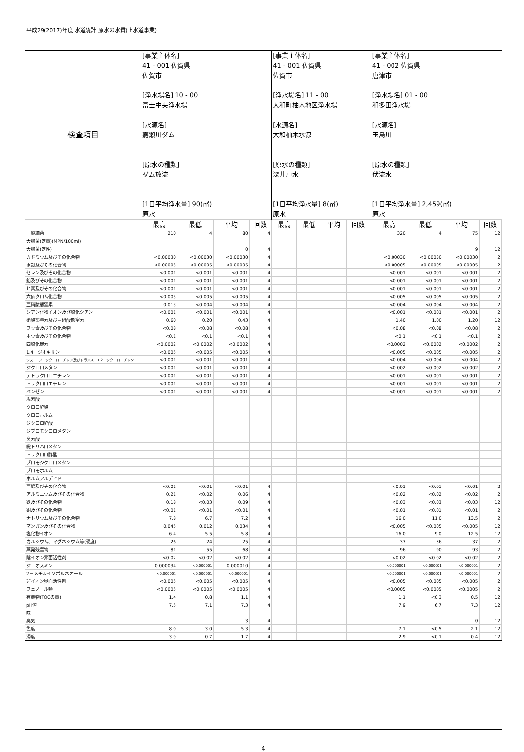平成29(2017)年度 水道統計 原水の水質(上水道事業)
| 検査項目 | [事業主体名] 41 - 001 佐賀県 佐賀市 [浄水場名] 10 - 00 富士中央浄水場 [水源名] 嘉瀬川ダム [原水の種類] ダム放流 [1日平均浄水量] 90(㎥) 原水 | | | | [事業主体名] 41 - 001 佐賀県 佐賀市 [浄水場名] 11 - 00 大和町柚木地区浄水場 [水源名] 大和柚木水源 [原水の種類] 深井戸水 [1日平均浄水量] 8(㎥) 原水 | | | | [事業主体名] 41 - 002 佐賀県 唐津市 [浄水場名] 01 - 00 和多田浄水場 [水源名] 玉島川 [原水の種類] 伏流水 [1日平均浄水量] 2,459(㎥) 原水 | | | |
| | 最高 | 最低 | 平均 | 回数 | 最高 | 最低 | 平均 | 回数 | 最高 | 最低 | 平均 | 回数 |
| 一般細菌 | 210 | 4 | 80 | 4 | | | | | 320 | 4 | 75 | 12 |
| 大腸菌(定量)(MPN/100ml) | | | | | | | | | | | | |
| 大腸菌(定性) | | | 0 | 4 | | | | | | | 9 | 12 |
| カドミウム及びその化合物 | <0.00030 | <0.00030 | <0.00030 | 4 | | | | | <0.00030 | <0.00030 | <0.00030 | 2 |
| 水銀及びその化合物 | <0.00005 | <0.00005 | <0.00005 | 4 | | | | | <0.00005 | <0.00005 | <0.00005 | 2 |
| セレン及びその化合物 | <0.001 | <0.001 | <0.001 | 4 | | | | | <0.001 | <0.001 | <0.001 | 2 |
| 鉛及びその化合物 | <0.001 | <0.001 | <0.001 | 4 | | | | | <0.001 | <0.001 | <0.001 | 2 |
| ヒ素及びその化合物 | <0.001 | <0.001 | <0.001 | 4 | | | | | <0.001 | <0.001 | <0.001 | 2 |
| 六価クロム化合物 | <0.005 | <0.005 | <0.005 | 4 | | | | | <0.005 | <0.005 | <0.005 | 2 |
| 亜硝酸態窒素 | 0.013 | <0.004 | <0.004 | 4 | | | | | <0.004 | <0.004 | <0.004 | 2 |
| シアン化物イオン及び塩化シアン | <0.001 | <0.001 | <0.001 | 4 | | | | | <0.001 | <0.001 | <0.001 | 2 |
| 硝酸態窒素及び亜硝酸態窒素 | 0.60 | 0.20 | 0.43 | 4 | | | | | 1.40 | 1.00 | 1.20 | 12 |
| フッ素及びその化合物 | <0.08 | <0.08 | <0.08 | 4 | | | | | <0.08 | <0.08 | <0.08 | 2 |
| ホウ素及びその化合物 | <0.1 | <0.1 | <0.1 | 4 | | | | | <0.1 | <0.1 | <0.1 | 2 |
| 四塩化炭素 | <0.0002 | <0.0002 | <0.0002 | 4 | | | | | <0.0002 | <0.0002 | <0.0002 | 2 |
| 1,4－ジオキサン | <0.005 | <0.005 | <0.005 | 4 | | | | | <0.005 | <0.005 | <0.005 | 2 |
| シス－1,2－ジクロロエチレン及びトランス－1,2－ジクロロエチレン | <0.001 | <0.001 | <0.001 | 4 | | | | | <0.004 | <0.004 | <0.004 | 2 |
| ジクロロメタン | <0.001 | <0.001 | <0.001 | 4 | | | | | <0.002 | <0.002 | <0.002 | 2 |
| テトラクロロエチレン | <0.001 | <0.001 | <0.001 | 4 | | | | | <0.001 | <0.001 | <0.001 | 2 |
| トリクロロエチレン | <0.001 | <0.001 | <0.001 | 4 | | | | | <0.001 | <0.001 | <0.001 | 2 |
| ベンゼン | <0.001 | <0.001 | <0.001 | 4 | | | | | <0.001 | <0.001 | <0.001 | 2 |
| 塩素酸 | | | | | | | | | | | | |
| クロロ酢酸 | | | | | | | | | | | | |
| クロロホルム | | | | | | | | | | | | |
| ジクロロ酢酸 | | | | | | | | | | | | |
| ジブロモクロロメタン | | | | | | | | | | | | |
| 臭素酸 | | | | | | | | | | | | |
| 総トリハロメタン | | | | | | | | | | | | |
| トリクロロ酢酸 | | | | | | | | | | | | |
| ブロモジクロロメタン | | | | | | | | | | | | |
| ブロモホルム | | | | | | | | | | | | |
| ホルムアルデヒド | | | | | | | | | | | | |
| 亜鉛及びその化合物 | <0.01 | <0.01 | <0.01 | 4 | | | | | <0.01 | <0.01 | <0.01 | 2 |
| アルミニウム及びその化合物 | 0.21 | <0.02 | 0.06 | 4 | | | | | <0.02 | <0.02 | <0.02 | 2 |
| 鉄及びその化合物 | 0.18 | <0.03 | 0.09 | 4 | | | | | <0.03 | <0.03 | <0.03 | 12 |
| 銅及びその化合物 | <0.01 | <0.01 | <0.01 | 4 | | | | | <0.01 | <0.01 | <0.01 | 2 |
| ナトリウム及びその化合物 | 7.8 | 6.7 | 7.2 | 4 | | | | | 16.0 | 11.0 | 13.5 | 2 |
| マンガン及びその化合物 | 0.045 | 0.012 | 0.034 | 4 | | | | | <0.005 | <0.005 | <0.005 | 12 |
| 塩化物イオン | 6.4 | 5.5 | 5.8 | 4 | | | | | 16.0 | 9.0 | 12.5 | 12 |
| カルシウム、マグネシウム等(硬度) | 26 | 24 | 25 | 4 | | | | | 37 | 36 | 37 | 2 |
| 蒸発残留物 | 81 | 55 | 68 | 4 | | | | | 96 | 90 | 93 | 2 |
| 陰イオン界面活性剤 | <0.02 | <0.02 | <0.02 | 4 | | | | | <0.02 | <0.02 | <0.02 | 2 |
| ジェオスミン | 0.000034 | <0.000001 | 0.000010 | 4 | | | | | <0.000001 | <0.000001 | <0.000001 | 2 |
| 2－メチルイソボルネオール | <0.000001 | <0.000001 | <0.000001 | 4 | | | | | <0.000001 | <0.000001 | <0.000001 | 2 |
| 非イオン界面活性剤 | <0.005 | <0.005 | <0.005 | 4 | | | | | <0.005 | <0.005 | <0.005 | 2 |
| フェノール類 | <0.0005 | <0.0005 | <0.0005 | 4 | | | | | <0.0005 | <0.0005 | <0.0005 | 2 |
| 有機物(TOCの量) | 1.4 | 0.8 | 1.1 | 4 | | | | | 1.1 | <0.3 | 0.5 | 12 |
| pH値 | 7.5 | 7.1 | 7.3 | 4 | | | | | 7.9 | 6.7 | 7.3 | 12 |
| 味 | | | | | | | | | | | | |
| 臭気 | | | 3 | 4 | | | | | | | 0 | 12 |
| 色度 | 8.0 | 3.0 | 5.3 | 4 | | | | | 7.1 | <0.5 | 2.1 | 12 |
| 濁度 | 3.9 | 0.7 | 1.7 | 4 | | | | | 2.9 | <0.1 | 0.4 | 12 |
4